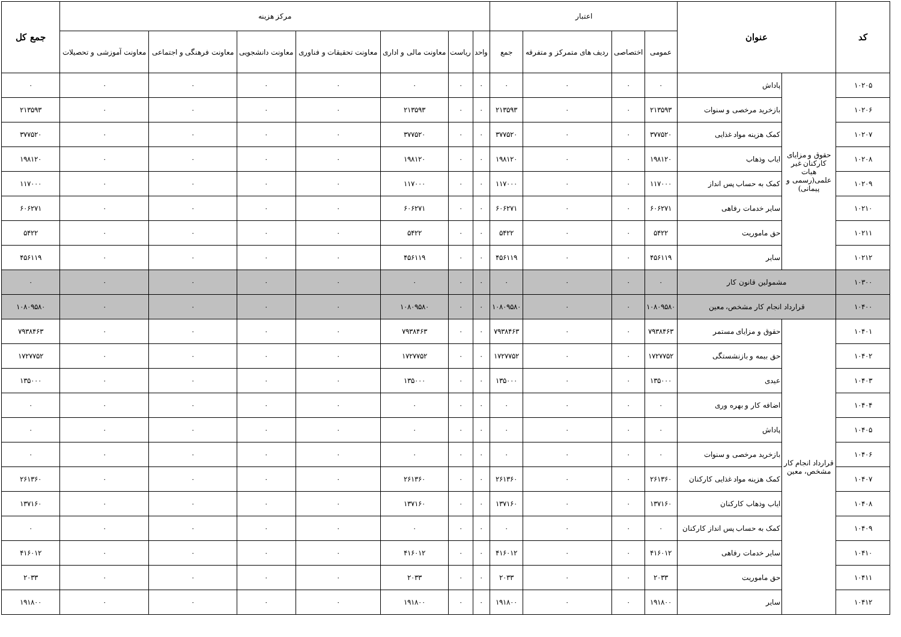| کد | عنوان | | اعتبار | | | | مرکز هزینه | | | | | | | جمع کل |
| --- | --- | --- | --- | --- | --- | --- | --- | --- | --- | --- | --- | --- | --- | --- |
| | | | عمومی | اختصاصی | ردیف های متمرکز و متفرقه | جمع | واحد | ریاست | معاونت مالی و اداری | معاونت تحقیقات و فناوری | معاونت دانشجویی | معاونت فرهنگی و اجتماعی | معاونت آموزشی و تحصیلات | |
| ۱۰۲۰۵ | حقوق و مزایای کارکنان غیر هیات علمی(رسمی و پیمانی) | پاداش | ۰ | ۰ | ۰ | ۰ | ۰ | ۰ | ۰ | ۰ | ۰ | ۰ | ۰ | ۰ |
| ۱۰۲۰۶ | | بازخرید مرخصی و سنوات | ۲۱۳۵۹۳ | ۰ | ۰ | ۲۱۳۵۹۳ | ۰ | ۰ | ۲۱۳۵۹۳ | ۰ | ۰ | ۰ | ۰ | ۲۱۳۵۹۳ |
| ۱۰۲۰۷ | | کمک هزینه مواد غذایی | ۳۷۷۵۲۰ | ۰ | ۰ | ۳۷۷۵۲۰ | ۰ | ۰ | ۳۷۷۵۲۰ | ۰ | ۰ | ۰ | ۰ | ۳۷۷۵۲۰ |
| ۱۰۲۰۸ | | ایاب وذهاب | ۱۹۸۱۲۰ | ۰ | ۰ | ۱۹۸۱۲۰ | ۰ | ۰ | ۱۹۸۱۲۰ | ۰ | ۰ | ۰ | ۰ | ۱۹۸۱۲۰ |
| ۱۰۲۰۹ | | کمک به حساب پس انداز | ۱۱۷۰۰۰ | ۰ | ۰ | ۱۱۷۰۰۰ | ۰ | ۰ | ۱۱۷۰۰۰ | ۰ | ۰ | ۰ | ۰ | ۱۱۷۰۰۰ |
| ۱۰۲۱۰ | | سایر خدمات رفاهی | ۶۰۶۲۷۱ | ۰ | ۰ | ۶۰۶۲۷۱ | ۰ | ۰ | ۶۰۶۲۷۱ | ۰ | ۰ | ۰ | ۰ | ۶۰۶۲۷۱ |
| ۱۰۲۱۱ | | حق ماموریت | ۵۴۲۲ | ۰ | ۰ | ۵۴۲۲ | ۰ | ۰ | ۵۴۲۲ | ۰ | ۰ | ۰ | ۰ | ۵۴۲۲ |
| ۱۰۲۱۲ | | سایر | ۴۵۶۱۱۹ | ۰ | ۰ | ۴۵۶۱۱۹ | ۰ | ۰ | ۴۵۶۱۱۹ | ۰ | ۰ | ۰ | ۰ | ۴۵۶۱۱۹ |
| ۱۰۳۰۰ | مشمولین قانون کار | | ۰ | ۰ | ۰ | ۰ | ۰ | ۰ | ۰ | ۰ | ۰ | ۰ | ۰ | ۰ |
| ۱۰۴۰۰ | قرارداد انجام کار مشخص، معین | | ۱۰۸۰۹۵۸۰ | ۰ | ۰ | ۱۰۸۰۹۵۸۰ | ۰ | ۰ | ۱۰۸۰۹۵۸۰ | ۰ | ۰ | ۰ | ۰ | ۱۰۸۰۹۵۸۰ |
| ۱۰۴۰۱ | قرارداد انجام کار مشخص، معین | حقوق و مزایای مستمر | ۷۹۳۸۴۶۳ | ۰ | ۰ | ۷۹۳۸۴۶۳ | ۰ | ۰ | ۷۹۳۸۴۶۳ | ۰ | ۰ | ۰ | ۰ | ۷۹۳۸۴۶۳ |
| ۱۰۴۰۲ | | حق بیمه و بازنشستگی | ۱۷۲۷۷۵۲ | ۰ | ۰ | ۱۷۲۷۷۵۲ | ۰ | ۰ | ۱۷۲۷۷۵۲ | ۰ | ۰ | ۰ | ۰ | ۱۷۲۷۷۵۲ |
| ۱۰۴۰۳ | | عیدی | ۱۳۵۰۰۰ | ۰ | ۰ | ۱۳۵۰۰۰ | ۰ | ۰ | ۱۳۵۰۰۰ | ۰ | ۰ | ۰ | ۰ | ۱۳۵۰۰۰ |
| ۱۰۴۰۴ | | اضافه کار و بهره وری | ۰ | ۰ | ۰ | ۰ | ۰ | ۰ | ۰ | ۰ | ۰ | ۰ | ۰ | ۰ |
| ۱۰۴۰۵ | | پاداش | ۰ | ۰ | ۰ | ۰ | ۰ | ۰ | ۰ | ۰ | ۰ | ۰ | ۰ | ۰ |
| ۱۰۴۰۶ | | بازخرید مرخصی و سنوات | ۰ | ۰ | ۰ | ۰ | ۰ | ۰ | ۰ | ۰ | ۰ | ۰ | ۰ | ۰ |
| ۱۰۴۰۷ | | کمک هزینه مواد غذایی کارکنان | ۲۶۱۳۶۰ | ۰ | ۰ | ۲۶۱۳۶۰ | ۰ | ۰ | ۲۶۱۳۶۰ | ۰ | ۰ | ۰ | ۰ | ۲۶۱۳۶۰ |
| ۱۰۴۰۸ | | ایاب وذهاب کارکنان | ۱۳۷۱۶۰ | ۰ | ۰ | ۱۳۷۱۶۰ | ۰ | ۰ | ۱۳۷۱۶۰ | ۰ | ۰ | ۰ | ۰ | ۱۳۷۱۶۰ |
| ۱۰۴۰۹ | | کمک به حساب پس انداز کارکنان | ۰ | ۰ | ۰ | ۰ | ۰ | ۰ | ۰ | ۰ | ۰ | ۰ | ۰ | ۰ |
| ۱۰۴۱۰ | | سایر خدمات رفاهی | ۴۱۶۰۱۲ | ۰ | ۰ | ۴۱۶۰۱۲ | ۰ | ۰ | ۴۱۶۰۱۲ | ۰ | ۰ | ۰ | ۰ | ۴۱۶۰۱۲ |
| ۱۰۴۱۱ | | حق ماموریت | ۲۰۳۳ | ۰ | ۰ | ۲۰۳۳ | ۰ | ۰ | ۲۰۳۳ | ۰ | ۰ | ۰ | ۰ | ۲۰۳۳ |
| ۱۰۴۱۲ | | سایر | ۱۹۱۸۰۰ | ۰ | ۰ | ۱۹۱۸۰۰ | ۰ | ۰ | ۱۹۱۸۰۰ | ۰ | ۰ | ۰ | ۰ | ۱۹۱۸۰۰ |